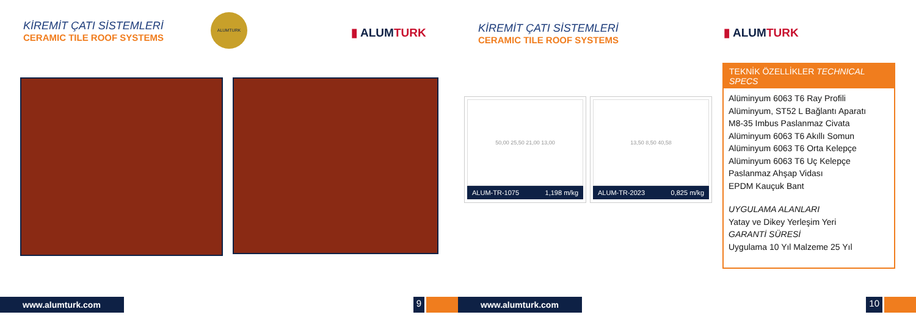KİREMİT ÇATI SİSTEMLERİ
CERAMIC TILE ROOF SYSTEMS
ALUMTURK
▮ ALUMTURK
www.alumturk.com
9
KİREMİT ÇATI SİSTEMLERİ
CERAMIC TILE ROOF SYSTEMS
▮ ALUMTURK
50,00 25,50 21,00 13,00
ALUM-TR-1075 1,198 m/kg
13,50 8,50 40,58
ALUM-TR-2023 0,825 m/kg
TEKNİK ÖZELLİKLER TECHNICAL SPECS
Alüminyum 6063 T6 Ray Profili
Alüminyum, ST52 L Bağlantı Aparatı
M8-35 Imbus Paslanmaz Civata
Alüminyum 6063 T6 Akıllı Somun
Alüminyum 6063 T6 Orta Kelepçe
Alüminyum 6063 T6 Uç Kelepçe
Paslanmaz Ahşap Vidası
EPDM Kauçuk Bant
UYGULAMA ALANLARI
Yatay ve Dikey Yerleşim Yeri
GARANTİ SÜRESİ
Uygulama 10 Yıl Malzeme 25 Yıl
www.alumturk.com
10